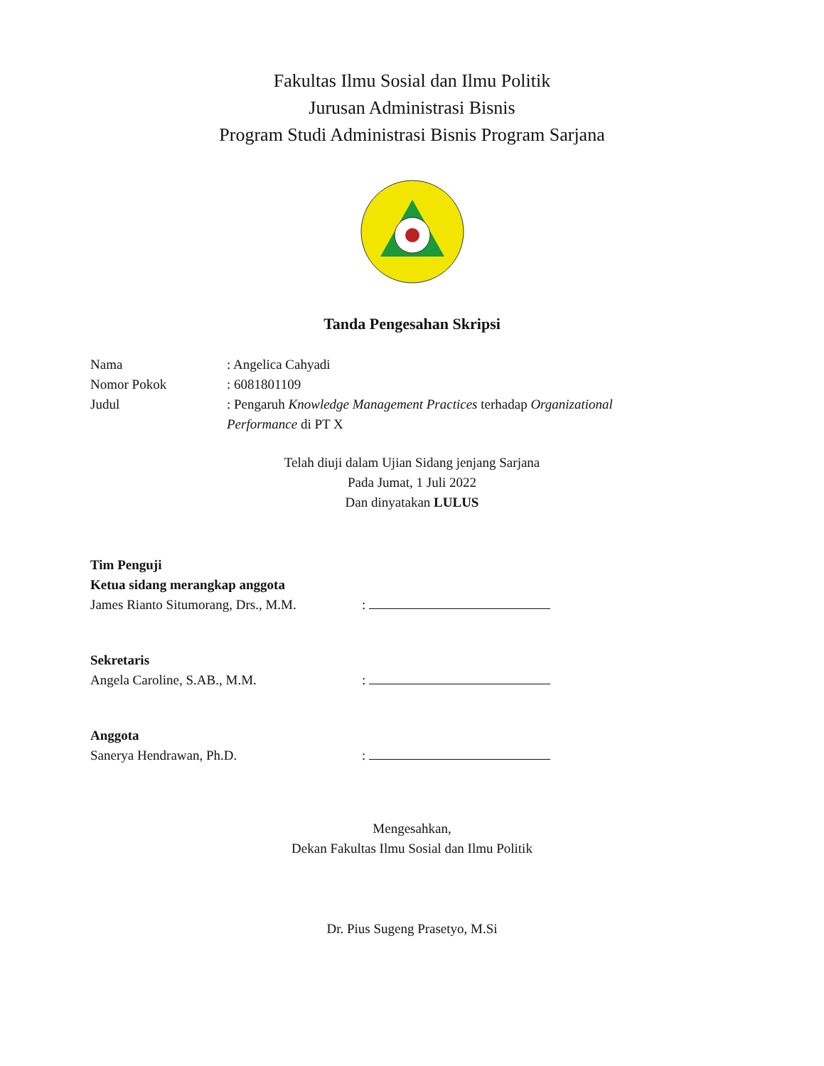Fakultas Ilmu Sosial dan Ilmu Politik
Jurusan Administrasi Bisnis
Program Studi Administrasi Bisnis Program Sarjana
Tanda Pengesahan Skripsi
Nama : Angelica Cahyadi
Nomor Pokok : 6081801109
Judul : Pengaruh Knowledge Management Practices terhadap Organizational Performance di PT X
Telah diuji dalam Ujian Sidang jenjang Sarjana
Pada Jumat, 1 Juli 2022
Dan dinyatakan LULUS
Tim Penguji
Ketua sidang merangkap anggota
James Rianto Situmorang, Drs., M.M.
:
Sekretaris
Angela Caroline, S.AB., M.M.
:
Anggota
Sanerya Hendrawan, Ph.D.
:
Mengesahkan,
Dekan Fakultas Ilmu Sosial dan Ilmu Politik
Dr. Pius Sugeng Prasetyo, M.Si